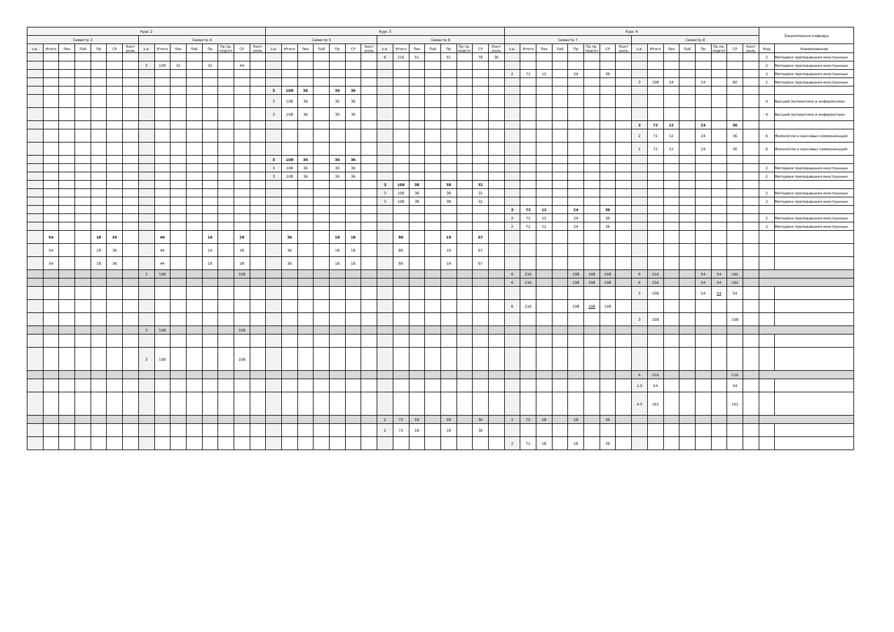| Курс 2 | | | | | | | | | | | | | | | Курс 3 | | | | | | | | | | | | | | | Курс 4 | | | | | | | | | | | | | | | | Закрепленная кафедра | |
| --- | --- | --- | --- | --- | --- | --- | --- | --- | --- | --- | --- | --- | --- | --- | --- | --- | --- | --- | --- | --- | --- | --- | --- | --- | --- | --- | --- | --- | --- | --- | --- | --- | --- | --- | --- | --- | --- | --- | --- | --- | --- | --- | --- | --- | --- | --- | --- |
| Семестр 3 | | | | | | | Семестр 4 | | | | | | | | Семестр 5 | | | | | | | Семестр 6 | | | | | | | | Семестр 7 | | | | | | | | Семестр 8 | | | | | | | | | |
| з.е. | Итого | Лек | Лаб | Пр | СР | Конт роль | з.е. | Итого | Лек | Лаб | Пр | Пр пр. подгот | СР | Конт роль | з.е. | Итого | Лек | Лаб | Пр | СР | Конт роль | з.е. | Итого | Лек | Лаб | Пр | Пр пр. подгот | СР | Конт роль | з.е. | Итого | Лек | Лаб | Пр | Пр пр. подгот | СР | Конт роль | з.е. | Итого | Лек | Лаб | Пр | Пр пр. подгот | СР | Конт роль | Код | Наименование |
| | | | | | | | | | | | | | | | | | | | | | | 6 | 216 | 51 | | 51 | | 78 | 36 | | | | | | | | | | | | | | | | | 2 | Методики преподавания иностранных |
| | | | | | | | 3 | 108 | 32 | | 32 | | 44 | | | | | | | | | | | | | | | | | | | | | | | | | | | | | | | | | 2 | Методики преподавания иностранных |
| | | | | | | | | | | | | | | | | | | | | | | | | | | | | | | 2 | 72 | 12 | | 24 | | 36 | | | | | | | | | | 2 | Методики преподавания иностранных |
| | | | | | | | | | | | | | | | | | | | | | | | | | | | | | | | | | | | | | | 3 | 108 | 24 | | 24 | | 60 | | 2 | Методики преподавания иностранных |
| | | | | | | | | | | | | | | | 3 | 108 | 36 | | 36 | 36 | | | | | | | | | | | | | | | | | | | | | | | | | | | |
| | | | | | | | | | | | | | | | 3 | 108 | 36 | | 36 | 36 | | | | | | | | | | | | | | | | | | | | | | | | | | 4 | Высшей математики и информатики |
| | | | | | | | | | | | | | | | 3 | 108 | 36 | | 36 | 36 | | | | | | | | | | | | | | | | | | | | | | | | | | 4 | Высшей математики и информатики |
| | | | | | | | | | | | | | | | | | | | | | | | | | | | | | | | | | | | | | | 2 | 72 | 12 | | 24 | | 36 | | | |
| | | | | | | | | | | | | | | | | | | | | | | | | | | | | | | | | | | | | | | 2 | 72 | 12 | | 24 | | 36 | | 6 | Филологии и массовых коммуникаций |
| | | | | | | | | | | | | | | | | | | | | | | | | | | | | | | | | | | | | | | 2 | 72 | 12 | | 24 | | 36 | | 6 | Филологии и массовых коммуникаций |
| | | | | | | | | | | | | | | | 3 | 108 | 36 | | 36 | 36 | | | | | | | | | | | | | | | | | | | | | | | | | | | |
| | | | | | | | | | | | | | | | 3 | 108 | 36 | | 36 | 36 | | | | | | | | | | | | | | | | | | | | | | | | | | 2 | Методики преподавания иностранных |
| | | | | | | | | | | | | | | | 3 | 108 | 36 | | 36 | 36 | | | | | | | | | | | | | | | | | | | | | | | | | | 2 | Методики преподавания иностранных |
| | | | | | | | | | | | | | | | | | | | | | | 3 | 108 | 38 | | 38 | | 32 | | | | | | | | | | | | | | | | | | | |
| | | | | | | | | | | | | | | | | | | | | | | 3 | 108 | 38 | | 38 | | 32 | | | | | | | | | | | | | | | | | | 2 | Методики преподавания иностранных |
| | | | | | | | | | | | | | | | | | | | | | | 3 | 108 | 38 | | 38 | | 32 | | | | | | | | | | | | | | | | | | 2 | Методики преподавания иностранных |
| | | | | | | | | | | | | | | | | | | | | | | | | | | | | | | 2 | 72 | 12 | | 24 | | 36 | | | | | | | | | | | |
| | | | | | | | | | | | | | | | | | | | | | | | | | | | | | | 2 | 72 | 12 | | 24 | | 36 | | | | | | | | | | 2 | Методики преподавания иностранных |
| | | | | | | | | | | | | | | | | | | | | | | | | | | | | | | 2 | 72 | 12 | | 24 | | 36 | | | | | | | | | | 2 | Методики преподавания иностранных |
| | 54 | | | 18 | 36 | | | 44 | | | 16 | | 28 | | | 36 | | | 18 | 18 | | | 86 | | | 19 | | 67 | | | | | | | | | | | | | | | | | | | |
| | 54 | | | 18 | 36 | | | 44 | | | 16 | | 28 | | | 36 | | | 18 | 18 | | | 86 | | | 19 | | 67 | | | | | | | | | | | | | | | | | | | |
| | 54 | | | 18 | 36 | | | 44 | | | 16 | | 28 | | | 36 | | | 18 | 18 | | | 86 | | | 19 | | 67 | | | | | | | | | | | | | | | | | | | |
| | | | | | | | 3 | 108 | | | | | 108 | | | | | | | | | | | | | | | | | 6 | 216 | | | 108 | 108 | 108 | | 6 | 216 | | | 54 | 54 | 162 | | | |
| | | | | | | | | | | | | | | | | | | | | | | | | | | | | | | 6 | 216 | | | 108 | 108 | 108 | | 6 | 216 | | | 54 | 54 | 162 | | | |
| | | | | | | | | | | | | | | | | | | | | | | | | | | | | | | | | | | | | | | 3 | 108 | | | 54 | 54 | 54 | | | |
| | | | | | | | | | | | | | | | | | | | | | | | | | | | | | | 6 | 216 | | | 108 | 108 | 108 | | | | | | | | | | | |
| | | | | | | | | | | | | | | | | | | | | | | | | | | | | | | | | | | | | | | 3 | 108 | | | | | 108 | | | |
| | | | | | | | 3 | 108 | | | | | 108 | | | | | | | | | | | | | | | | | | | | | | | | | | | | | | | | | | |
| | | | | | | | 3 | 108 | | | | | 108 | | | | | | | | | | | | | | | | | | | | | | | | | | | | | | | | | | |
| | | | | | | | | | | | | | | | | | | | | | | | | | | | | | | | | | | | | | | 6 | 216 | | | | | 216 | | | |
| | | | | | | | | | | | | | | | | | | | | | | | | | | | | | | | | | | | | | | 1.5 | 54 | | | | | 54 | | | |
| | | | | | | | | | | | | | | | | | | | | | | | | | | | | | | | | | | | | | | 4.5 | 162 | | | | | 162 | | | |
| | | | | | | | | | | | | | | | | | | | | | | 2 | 72 | 18 | | 18 | | 36 | | 2 | 72 | 18 | | 18 | | 36 | | | | | | | | | | | |
| | | | | | | | | | | | | | | | | | | | | | | 2 | 72 | 18 | | 18 | | 36 | | | | | | | | | | | | | | | | | | | |
| | | | | | | | | | | | | | | | | | | | | | | | | | | | | | | 2 | 72 | 18 | | 18 | | 36 | | | | | | | | | | | |